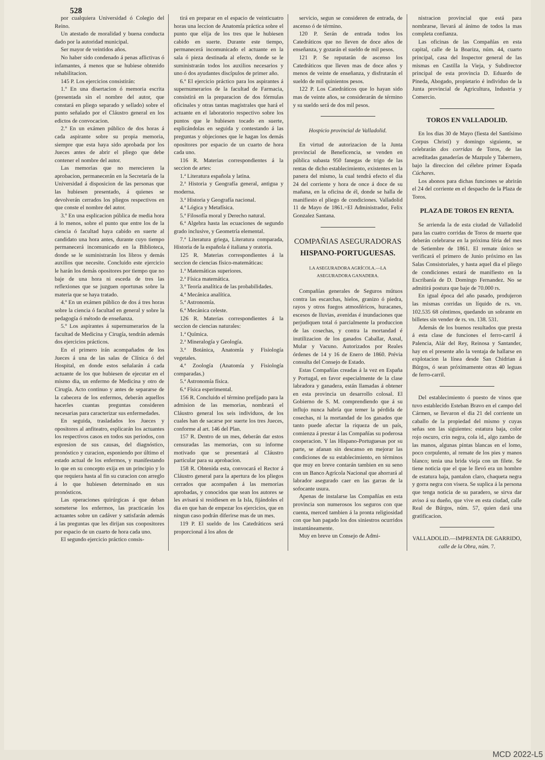528
por cualquiera Universidad ó Colegio del Reino.
Un atestado de moralidad y buena conducta dado por la autoridad municipal.
Ser mayor de veintidos años.
No haber sido condenado á penas aflictivas ó infamantes, á menos que se hubiese obtenido rehabilitacion.
145 P. Los ejercicios consistirán:
1.º En una disertacion ó memoria escrita (presentada sin el nombre del autor, que constará en pliego separado y sellado) sobre el punto señalado por el Cláustro general en los edictos de convocacion.
2.º En un exámen público de dos horas á cada aspirante sobre su propia memoria, siempre que esta haya sido aprobada por los Jueces antes de abrir el pliego que debe contener el nombre del autor.
Las memorias que no merecieren la aprobacion, permanecerán en la Secretaría de la Universidad á disposicion de las personas que las hubiesen presentado, á quienes se devolverán cerrados los pliegos respectivos en que conste el nombre del autor.
3.º En una esplicacion pública de media hora á lo menos, sobre el punto que entre los de la ciencia ó facultad haya cabido en suerte al candidato una hora antes, durante cuyo tiempo permanecerá incomunicado en la Biblioteca, donde se le suministrarán los libros y demás auxilios que necesite. Concluido este ejercicio le harán los demás opositores por tiempo que no baje de una hora ni esceda de tres las reflexiones que se juzguen oportunas sobre la materia que se haya tratado.
4.º En un exámen público de dos á tres horas sobre la ciencia ó facultad en general y sobre la pedagogía ó método de enseñanza.
5.º Los aspirantes á supernumerarios de la facultad de Medicina y Cirugía, tendrán además dos ejercicios prácticos.
En el primero irán acompañados de los Jueces á una de las salas de Clínica ó del Hospital, en donde estos señalarán á cada actuante de los que hubiesen de ejecutar en el mismo dia, un enfermo de Medicina y otro de Cirugía. Acto continuo y antes de separarse de la cabecera de los enfermos, deberán aquellos hacerles cuantas preguntas consideren necesarias para caracterizar sus enfermedades.
En seguida, trasladados los Jueces y opositores al anfiteatro, esplicarán los actuantes los respectivos casos en todos sus periodos, con espresion de sus causas, del diagnóstico, pronóstico y curacion, esponiendo por último el estado actual de los enfermos, y manifestando lo que en su concepto exija en un principio y lo que requiera hasta al fin su curacion con arreglo á lo que hubiesen determinado en sus pronósticos.
Las operaciones quirúrgicas á que deban someterse los enfermos, las practicarán los actuantes sobre un cadáver y satisfarán además á las preguntas que les dirijan sus coopositores por espacio de un cuarto de hora cada uno.
El segundo ejercicio práctico consis-
tirá en preparar en el espacio de veinticuatro horas una leccion de Anatomía práctica sobre el punto que elija de los tres que le hubiesen cabido en suerte. Durante este tiempo, permanecerá incomunicado el actuante en la sala ó pieza destinada al efecto, donde se le suministrarán todos los auxilios necesarios y uno ó dos ayudantes discípulos de primer año.
6.º El ejercicio práctico para los aspirantes á supernumerarios de la facultad de Farmacia, consistirá en la preparacion de dos fórmulas oficinales y otras tantas magistrales que hará el actuante en el laboratorio respectivo sobre los puntos que le hubiesen tocado en suerte, esplicándolas en seguida y contestando á las preguntas y objeciones que le hagan los demás opositores por espacio de un cuarto de hora cada uno.
116 R. Materias correspondientes á la seccion de artes:
1.ª Literatura española y latina.
2.ª Historia y Geografía general, antigua y moderna.
3.ª Historia y Geografía nacional.
4.ª Lógica y Metafísica.
5.ª Filosofía moral y Derecho natural.
6.ª Algebra hasta las ecuaciones de segundo grado inclusive, y Geometría elemental.
7.ª Literatura griega, Literatura comparada, Historia de la española é italiana y oratoria.
125 R. Materias correspondientes á la seccion de ciencias físico-matemáticas:
1.ª Matemáticas superiores.
2.ª Física matemática.
3.ª Teoría analítica de las probabilidades.
4.ª Mecánica analítica.
5.ª Astronomía.
6.ª Mecánica celeste.
126 R. Materias correspondientes á la seccion de ciencias naturales:
1.ª Química.
2.ª Mineralogía y Geología.
3.ª Botánica, Anatomía y Fisiología vegetales.
4.ª Zoología (Anatomía y Fisiología comparadas.)
5.ª Astronomía física.
6.ª Física esperimental.
156 R. Concluido el término prefijado para la admision de las memorias, nombrará el Cláustro general los seis individuos, de los cuales han de sacarse por suerte los tres Jueces, conforme al art. 146 del Plan.
157 R. Dentro de un mes, deberán dar estos censuradas las memorias, con su informe motivado que se presentará al Cláustro particular para su aprobacion.
158 R. Obtenida esta, convocará el Rector á Cláustro general para la apertura de los pliegos cerrados que acompañen á las memorias aprobadas, y conocidos que sean los autores se les avisará si residiesen en la Isla, fijándoles el dia en que han de empezar los ejercicios, que en ningun caso podrán diferirse mas de un mes.
119 P. El sueldo de los Catedráticos será proporcional á los años de
servicio, segun se consideren de entrada, de ascenso ó de término.
120 P. Serán de entrada todos los Catedráticos que no lleven de doce años de enseñanza, y gozarán el sueldo de mil pesos.
121 P. Se reputarán de ascenso los Catedráticos que lleven mas de doce años y menos de veinte de enseñanza, y disfrutarán el sueldo de mil quinientos pesos.
122 P. Los Catedráticos que lo hayan sido mas de veinte años, se considerarán de término y su sueldo será de dos mil pesos.
Hospicio provincial de Valladolid.
En virtud de autorizacion de la Junta provincial de Beneficencia, se venden en pública subasta 950 fanegas de trigo de las rentas de dicho establecimiento, existentes en la panera del mismo, la cual tendrá efecto el dia 24 del corriente y hora de once á doce de su mañana, en la oficina de él, donde se halla de manifiesto el pliego de condiciones. Valladolid 11 de Mayo de 1861.=El Administrador, Felix Gonzalez Santana.
COMPAÑIAS ASEGURADORAS
HISPANO-PORTUGUESAS.
LA ASEGURADORA AGRÍCOLA.—LA ASEGURADORA GANADERA.
Compañías generales de Seguros mútuos contra las escarchas, hielos, granizo ó piedra, rayos y otros fuegos atmosféricos, huracanes, escesos de lluvias, avenidas é inundaciones que perjudiquen total ó parcialmente la produccion de las cosechas, y contra la mortandad é inutilizacion de los ganados Caballar, Asnal, Mular y Vacuno. Autorizados por Reales órdenes de 14 y 16 de Enero de 1860. Prévia consulta del Consejo de Estado.
Estas Compañías creadas á la vez en España y Portugal, en favor especialmente de la clase labradora y ganadera, están llamadas á obtener en esta provincia un desarrollo colosal. El Gobierno de S. M. comprendiendo que á su influjo nunca habría que temer la pérdida de cosechas, ni la mortandad de los ganados que tanto puede afectar la riqueza de un país, comienza á prestar á las Compañías su poderosa cooperacion. Y las Hispano-Portuguesas por su parte, se afanan sin descanso en mejorar las condiciones de su establecimiento, en términos que muy en breve contarán tambien en su seno con un Banco Agrícola Nacional que ahorrará al labrador asegurado caer en las garras de la sofocante usura.
Apenas de instalarse las Compañías en esta provincia son numerosos los seguros con que cuenta, merced tambien á la pronta religiosidad con que han pagado los dos siniestros ocurridos instantáneamente.
Muy en breve un Consejo de Admi-
nistracion provincial que está para nombrarse, llevará al ánimo de todos la mas completa confianza.
Las oficinas de las Compañías en esta capital, calle de la Boariza, núm. 44, cuarto principal, casa del Inspector general de las mismas en Castilla la Vieja, y Subdirector principal de esta provincia D. Eduardo de Pineda, Abogado, propietario é individuo de la Junta provincial de Agricultura, Industria y Comercio.
TOROS EN VALLADOLID.
En los dias 30 de Mayo (fiesta del Santísimo Corpus Christi) y domingo siguiente, se celebrarán dos corridas de Toros, de las acreditadas ganaderías de Mazpule y Tabernero, bajo la direccion del célebre primer Espada Cúchares.
Los abonos para dichas funciones se abrirán el 24 del corriente en el despacho de la Plaza de Toros.
PLAZA DE TOROS EN RENTA.
Se arrienda la de esta ciudad de Valladolid para las cuatro corridas de Toros de muerte que deberán celebrarse en la próxima féria del mes de Setiembre de 1861. El remate único se verificará el primero de Junio próximo en las Salas Consistoriales, y hasta aquel dia el pliego de condiciones estará de manifiesto en la Escribanía de D. Domingo Fernandez. No se admitirá postura que baje de 70.000 rs.
En igual época del año pasado, produjeron las mismas corridas un líquido de rs. vn. 102.535 68 céntimos, quedando un sobrante en billetes sin vender de rs. vn. 138. 531.
Además de los buenos resultados que presta á esta clase de funciones el ferro-carril á Palencia, Alár del Rey, Reinosa y Santander, hay en el presente año la ventaja de hallarse en explotacion la línea desde San Chidrian á Búrgos, ó sean próximamente otras 40 leguas de ferro-carril.
Del establecimiento ó puesto de vinos que tuvo establecido Esteban Bravo en el campo del Cármen, se llevaron el dia 21 del corriente un caballo de la propiedad del mismo y cuyas señas son las siguientes: estatura baja, color rojo oscuro, crin negra, cola id., algo zambo de las manos, algunas pintas blancas en el lomo, poco corpulento, al remate de los pies y manos blanco; tenia una brida vieja con un filete. Se tiene noticia que el que le llevó era un hombre de estatura baja, pantalon claro, chaqueta negra y gorra negra con visera. Se suplica á la persona que tenga noticia de su paradero, se sirva dar aviso á su dueño, que vive en esta ciudad, calle Real de Búrgos, núm. 57, quien dará una gratificacion.
VALLADOLID.—IMPRENTA DE GARRIDO, calle de la Obra, núm. 7.
MCD 2022-L5